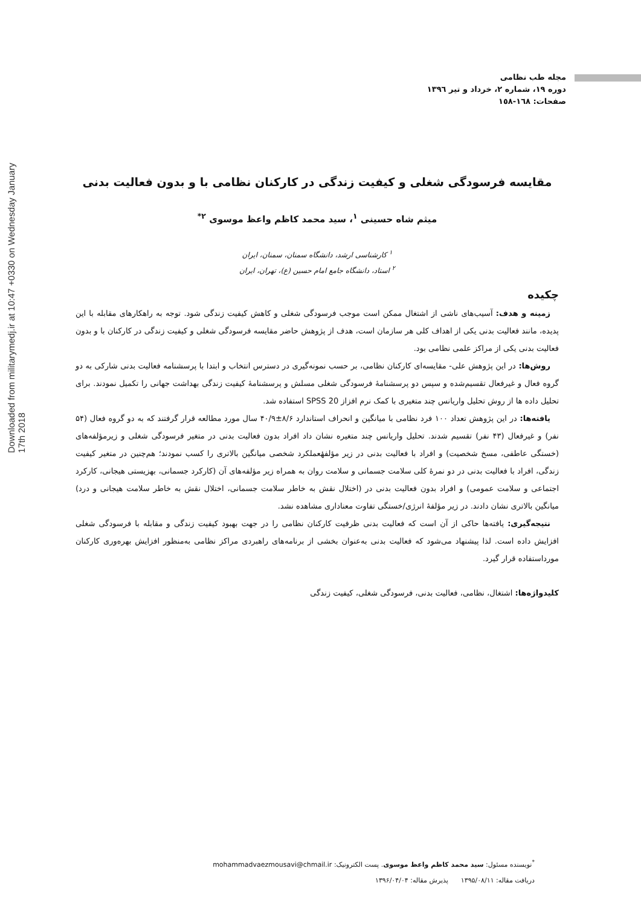Downloaded from militarymedj.ir at 10:47 +0330 on Wednesday January 17th 2018
مجله طب نظامی
دوره ۱۹، شماره ۲، خرداد و تیر ۱۳۹٦
صفحات: ١٦٨-١٥٨
مقایسه فرسودگی شغلی و کیفیت زندگی در کارکنان نظامی با و بدون فعالیت بدنی
میثم شاه حسینی <sup>۱</sup>، سید محمد کاظم واعظ موسوی <sup>۲*</sup>
<sup>۱</sup> کارشناسی ارشد، دانشگاه سمنان، سمنان، ایران
<sup>۲</sup> استاد، دانشگاه جامع امام حسین (ع)، تهران، ایران
چکیده
زمینه و هدف: آسیب‌های ناشی از اشتغال ممکن است موجب فرسودگی شغلی و کاهش کیفیت زندگی شود. توجه به راهکارهای مقابله با این پدیده، مانند فعالیت بدنی یکی از اهداف کلی هر سازمان است، هدف از پژوهش حاضر مقایسه فرسودگی شغلی و کیفیت زندگی در کارکنان با و بدون فعالیت بدنی یکی از مراکز علمی نظامی بود.
روش‌ها: در این پژوهش علی- مقایسه‌ای کارکنان نظامی، بر حسب نمونه‌گیری در دسترس انتخاب و ابتدا با پرسشنامه فعالیت بدنی شارکی به دو گروه فعال و غیرفعال تقسیم‌شده و سپس دو پرسشنامهٔ فرسودگی شغلی مسلش و پرسشنامهٔ کیفیت زندگی بهداشت جهانی را تکمیل نمودند. برای تحلیل داده ها از روش تحلیل واریانس چند متغیری با کمک نرم افزاز SPSS 20 استفاده شد.
یافته‌ها: در این پژوهش تعداد ۱۰۰ فرد نظامی با میانگین و انحراف استاندارد ۸/۶±۴۰/۹ سال مورد مطالعه قرار گرفتند که به دو گروه فعال (۵۴ نفر) و غیرفعال (۴۳ نفر) تقسیم شدند. تحلیل واریانس چند متغیره نشان داد افراد بدون فعالیت بدنی در متغیر فرسودگی شغلی و زیرمؤلفه‌های (خستگی عاطفی، مسخ شخصیت) و افراد با فعالیت بدنی در زیر مؤلفهٔعملکرد شخصی میانگین بالاتری را کسب نمودند؛ هم‌چنین در متغیر کیفیت زندگی، افراد با فعالیت بدنی در دو نمرهٔ کلی سلامت جسمانی و سلامت روان به همراه زیر مؤلفه‌های آن (کارکرد جسمانی، بهزیستی هیجانی، کارکرد اجتماعی و سلامت عمومی) و افراد بدون فعالیت بدنی در (اختلال نقش به خاطر سلامت جسمانی، اختلال نقش به خاطر سلامت هیجانی و درد) میانگین بالاتری نشان دادند. در زیر مؤلفهٔ انرژی/خستگی تفاوت معناداری مشاهده نشد.
نتیجه‌گیری: یافته‌ها حاکی از آن است که فعالیت بدنی ظرفیت کارکنان نظامی را در جهت بهبود کیفیت زندگی و مقابله با فرسودگی شغلی افزایش داده است. لذا پیشنهاد می‌شود که فعالیت بدنی به‌عنوان بخشی از برنامه‌های راهبردی مراکز نظامی به‌منظور افزایش بهره‌وری کارکنان مورداستفاده قرار گیرد.
کلیدواژه‌ها: اشتغال، نظامی، فعالیت بدنی، فرسودگی شغلی، کیفیت زندگی
<sup>*</sup> نویسنده مسئول: سید محمد کاظم واعظ موسوی. پست الکترونیک: mohammadvaezmousavi@chmail.ir
دریافت مقاله: ۱۳۹۵/۰۸/۱۱ پذیرش مقاله: ۱۳۹۶/۰۴/۰۴